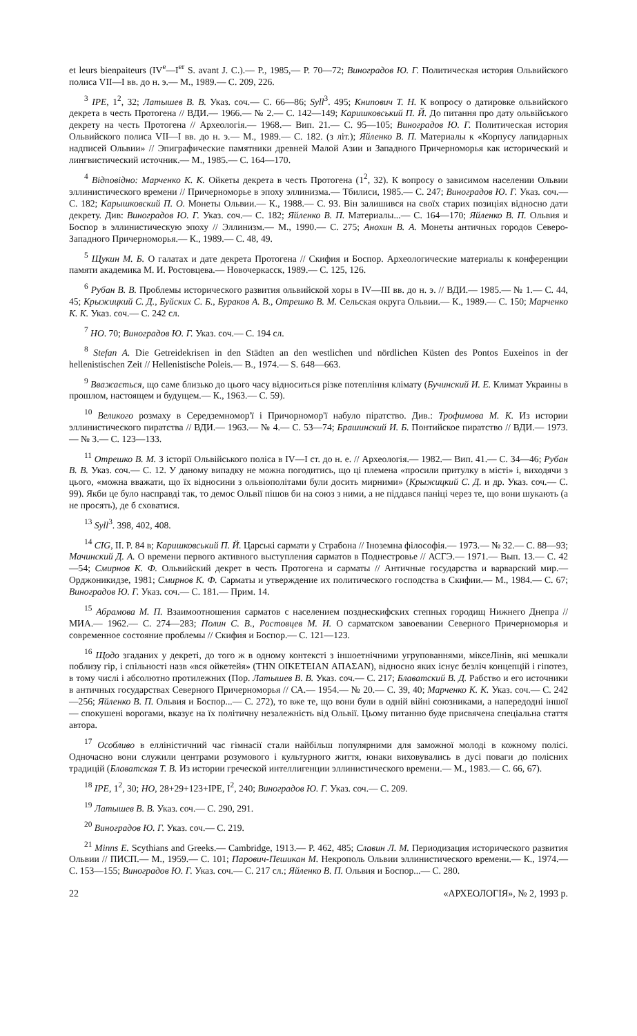et leurs bienpaiteurs (IV<sup>e</sup>—I<sup>er</sup> S. avant J. C.).— P., 1985,— P. 70—72; Виноградов Ю. Г. Политическая история Ольвийского полиса VII—I вв. до н. э.— М., 1989.— С. 209, 226.
<sup>3</sup> IPE, 1<sup>2</sup>, 32; Латышев В. В. Указ. соч.— С. 66—86; Syll<sup>3</sup>. 495; Книпович Т. Н. К вопросу о датировке ольвийского декрета в честь Протогена // ВДИ.— 1966.— № 2.— С. 142—149; Каришковський П. Й. До питання про дату ольвійського декрету на честь Протогена // Археологія.— 1968.— Вип. 21.— С. 95—105; Виноградов Ю. Г. Политическая история Ольвийского полиса VII—I вв. до н. э.— М., 1989.— С. 182. (з літ.); Яйленко В. П. Материалы к «Корпусу лапидарных надписей Ольвии» // Эпиграфические памятники древней Малой Азии и Западного Причерноморья как исторический и лингвистический источник.— М., 1985.— С. 164—170.
<sup>4</sup> Відповідно: Марченко К. К. Ойкеты декрета в честь Протогена (1<sup>2</sup>, 32). К вопросу о зависимом населении Ольвии эллинистического времени // Причерноморье в эпоху эллинизма.— Тбилиси, 1985.— С. 247; Виноградов Ю. Г. Указ. соч.— С. 182; Карышковский П. О. Монеты Ольвии.— К., 1988.— С. 93. Він залишився на своїх старих позиціях відносно дати декрету. Див: Виноградов Ю. Г. Указ. соч.— С. 182; Яйленко В. П. Материалы...— С. 164—170; Яйленко В. П. Ольвия и Боспор в эллинистическую эпоху // Эллинизм.— М., 1990.— С. 275; Анохин В. А. Монеты античных городов Северо-Западного Причерноморья.— К., 1989.— С. 48, 49.
<sup>5</sup> Щукин М. Б. О галатах и дате декрета Протогена // Скифия и Боспор. Археологические материалы к конференции памяти академика М. И. Ростовцева.— Новочеркасск, 1989.— С. 125, 126.
<sup>6</sup> Рубан В. В. Проблемы исторического развития ольвийской хоры в IV—III вв. до н. э. // ВДИ.— 1985.— № 1.— С. 44, 45; Крыжицкий С. Д., Буйских С. Б., Бураков А. В., Отрешко В. М. Сельская округа Ольвии.— К., 1989.— С. 150; Марченко К. К. Указ. соч.— С. 242 сл.
<sup>7</sup> НО. 70; Виноградов Ю. Г. Указ. соч.— С. 194 сл.
<sup>8</sup> Stefan A. Die Getreidekrisen in den Städten an den westlichen und nördlichen Küsten des Pontos Euxeinos in der hellenistischen Zeit // Hellenistische Poleis.— B., 1974.— S. 648—663.
<sup>9</sup> Вважається, що саме близько до цього часу відноситься різке потепління клімату (Бучинский И. Е. Климат Украины в прошлом, настоящем и будущем.— К., 1963.— С. 59).
<sup>10</sup> Великого розмаху в Середземномор'ї і Причорномор'ї набуло піратство. Див.: Трофимова М. К. Из истории эллинистического пиратства // ВДИ.— 1963.— № 4.— С. 53—74; Брашинский И. Б. Понтийское пиратство // ВДИ.— 1973.— № 3.— С. 123—133.
<sup>11</sup> Отрешко В. М. З історії Ольвійського поліса в IV—I ст. до н. е. // Археологія.— 1982.— Вип. 41.— С. 34—46; Рубан В. В. Указ. соч.— С. 12. У даному випадку не можна погодитись, що ці племена «просили притулку в місті» і, виходячи з цього, «можна вважати, що їх відносини з ольвіополітами були досить мирними» (Крыжицкий С. Д. и др. Указ. соч.— С. 99). Якби це було насправді так, то демос Ольвії пішов би на союз з ними, а не піддався паніці через те, що вони шукають (а не просять), де б сховатися.
<sup>13</sup> Syll<sup>3</sup>. 398, 402, 408.
<sup>14</sup> CIG, II. P. 84 в; Каришковський П. Й. Царські сармати у Страбона // Іноземна філософія.— 1973.— № 32.— С. 88—93; Мачинский Д. А. О времени первого активного выступления сарматов в Поднестровье // АСГЭ.— 1971.— Вып. 13.— С. 42—54; Смирнов К. Ф. Ольвийский декрет в честь Протогена и сарматы // Античные государства и варварский мир.— Орджоникидзе, 1981; Смирнов К. Ф. Сарматы и утверждение их политического господства в Скифии.— М., 1984.— С. 67; Виноградов Ю. Г. Указ. соч.— С. 181.— Прим. 14.
<sup>15</sup> Абрамова М. П. Взаимоотношения сарматов с населением позднескифских степных городищ Нижнего Днепра // МИА.— 1962.— С. 274—283; Полин С. В., Ростовцев М. И. О сарматском завоевании Северного Причерноморья и современное состояние проблемы // Скифия и Боспор.— С. 121—123.
<sup>16</sup> Щодо згаданих у декреті, до того ж в одному контексті з іншоетнічними угрупованнями, міксеЛінів, які мешкали поблизу гір, і спільності назв «вся ойкетейя» (THN OIKETEIAN ΑΠΑΣΑΝ), відносно яких існує безліч концепцій і гіпотез, в тому числі і абсолютно протилежних (Пор. Латышев В. В. Указ. соч.— С. 217; Блаватский В. Д. Рабство и его источники в античных государствах Северного Причерноморья // СА.— 1954.— № 20.— С. 39, 40; Марченко К. К. Указ. соч.— С. 242—256; Яйленко В. П. Ольвия и Боспор...— С. 272), то вже те, що вони були в одній війні союзниками, а напередодні іншої — спокушені ворогами, вказує на їх політичну незалежність від Ольвії. Цьому питанню буде присвячена спеціальна стаття автора.
<sup>17</sup> Особливо в елліністичний час гімнасії стали найбільш популярними для заможної молоді в кожному полісі. Одночасно вони служили центрами розумового і культурного життя, юнаки виховувались в дусі поваги до полісних традицій (Блаватская Т. В. Из истории греческой интеллигенции эллинистического времени.— М., 1983.— С. 66, 67).
<sup>18</sup> IPE, 1<sup>2</sup>, 30; НО, 28+29+123+IPE, I<sup>2</sup>, 240; Виноградов Ю. Г. Указ. соч.— С. 209.
<sup>19</sup> Латышев В. В. Указ. соч.— С. 290, 291.
<sup>20</sup> Виноградов Ю. Г. Указ. соч.— С. 219.
<sup>21</sup> Minns E. Scythians and Greeks.— Cambridge, 1913.— P. 462, 485; Славин Л. М. Периодизация исторического развития Ольвии // ПИСП.— М., 1959.— С. 101; Парович-Пешикан М. Некрополь Ольвии эллинистического времени.— К., 1974.— С. 153—155; Виноградов Ю. Г. Указ. соч.— С. 217 сл.; Яйленко В. П. Ольвия и Боспор...— С. 280.
22 «АРХЕОЛОГІЯ», № 2, 1993 р.